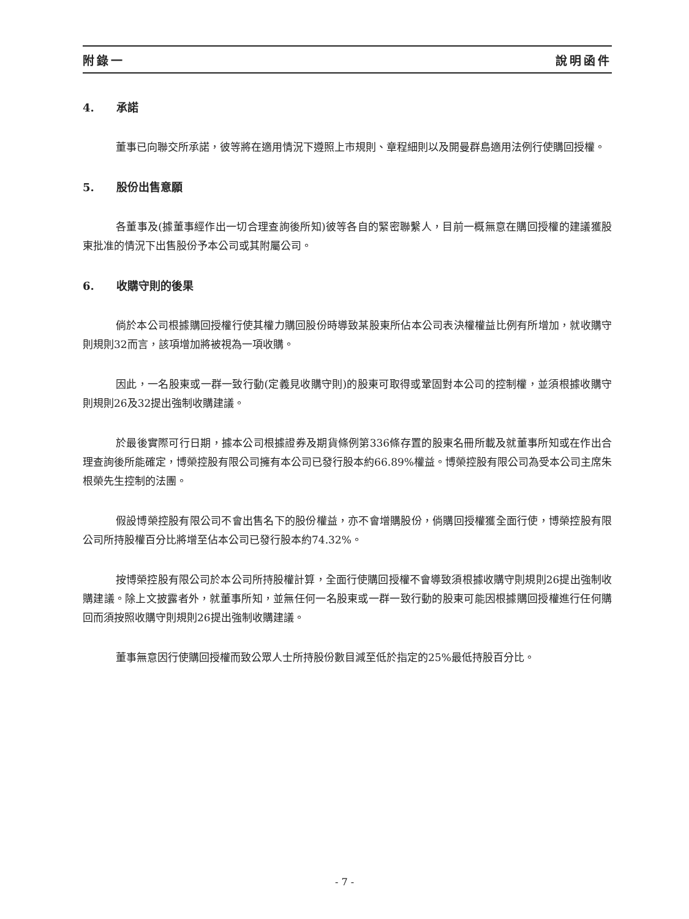附錄一 說明函件
4. 承諾
董事已向聯交所承諾，彼等將在適用情況下遵照上市規則、章程細則以及開曼群島適用法例行使購回授權。
5. 股份出售意願
各董事及(據董事經作出一切合理查詢後所知)彼等各自的緊密聯繫人，目前一概無意在購回授權的建議獲股東批准的情況下出售股份予本公司或其附屬公司。
6. 收購守則的後果
倘於本公司根據購回授權行使其權力購回股份時導致某股東所佔本公司表決權權益比例有所增加，就收購守則規則32而言，該項增加將被視為一項收購。
因此，一名股東或一群一致行動(定義見收購守則)的股東可取得或鞏固對本公司的控制權，並須根據收購守則規則26及32提出強制收購建議。
於最後實際可行日期，據本公司根據證券及期貨條例第336條存置的股東名冊所載及就董事所知或在作出合理查詢後所能確定，博榮控股有限公司擁有本公司已發行股本約66.89%權益。博榮控股有限公司為受本公司主席朱根榮先生控制的法團。
假設博榮控股有限公司不會出售名下的股份權益，亦不會增購股份，倘購回授權獲全面行使，博榮控股有限公司所持股權百分比將增至佔本公司已發行股本約74.32%。
按博榮控股有限公司於本公司所持股權計算，全面行使購回授權不會導致須根據收購守則規則26提出強制收購建議。除上文披露者外，就董事所知，並無任何一名股東或一群一致行動的股東可能因根據購回授權進行任何購回而須按照收購守則規則26提出強制收購建議。
董事無意因行使購回授權而致公眾人士所持股份數目減至低於指定的25%最低持股百分比。
- 7 -